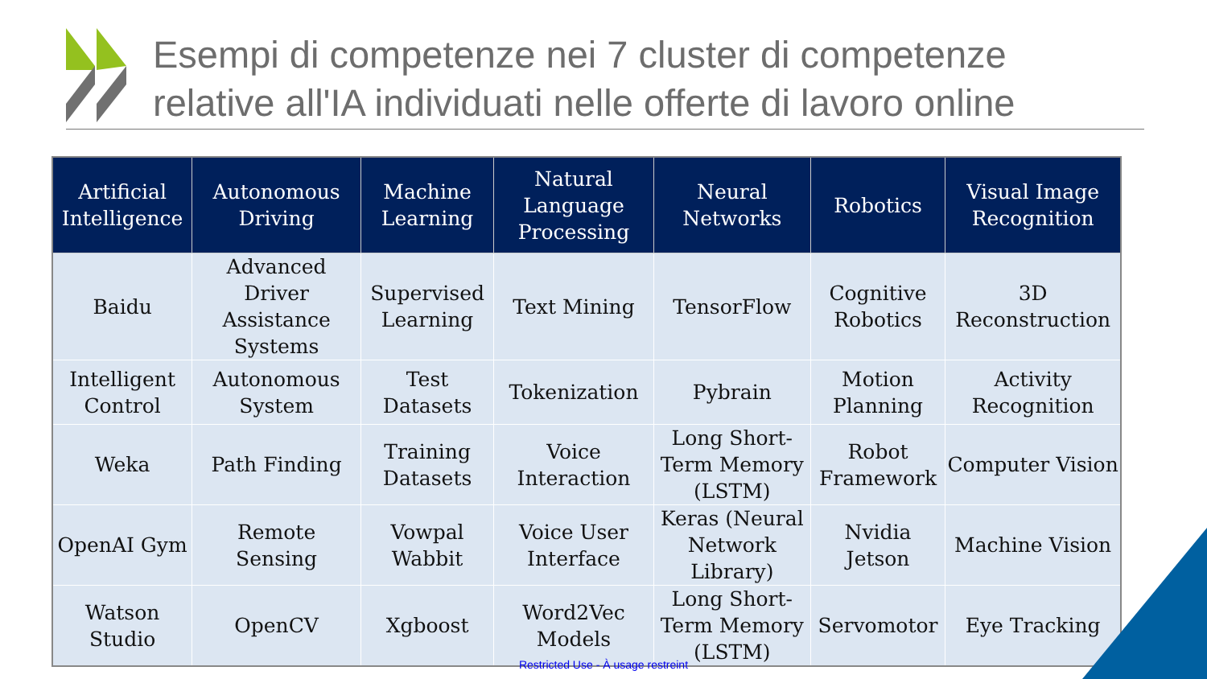Esempi di competenze nei 7 cluster di competenze
relative all'IA individuati nelle offerte di lavoro online
| Artificial Intelligence | Autonomous Driving | Machine Learning | Natural Language Processing | Neural Networks | Robotics | Visual Image Recognition |
| --- | --- | --- | --- | --- | --- | --- |
| Baidu | Advanced Driver Assistance Systems | Supervised Learning | Text Mining | TensorFlow | Cognitive Robotics | 3D Reconstruction |
| Intelligent Control | Autonomous System | Test Datasets | Tokenization | Pybrain | Motion Planning | Activity Recognition |
| Weka | Path Finding | Training Datasets | Voice Interaction | Long Short-Term Memory (LSTM) | Robot Framework | Computer Vision |
| OpenAI Gym | Remote Sensing | Vowpal Wabbit | Voice User Interface | Keras (Neural Network Library) | Nvidia Jetson | Machine Vision |
| Watson Studio | OpenCV | Xgboost | Word2Vec Models | Long Short-Term Memory (LSTM) | Servomotor | Eye Tracking |
Restricted Use - À usage restreint